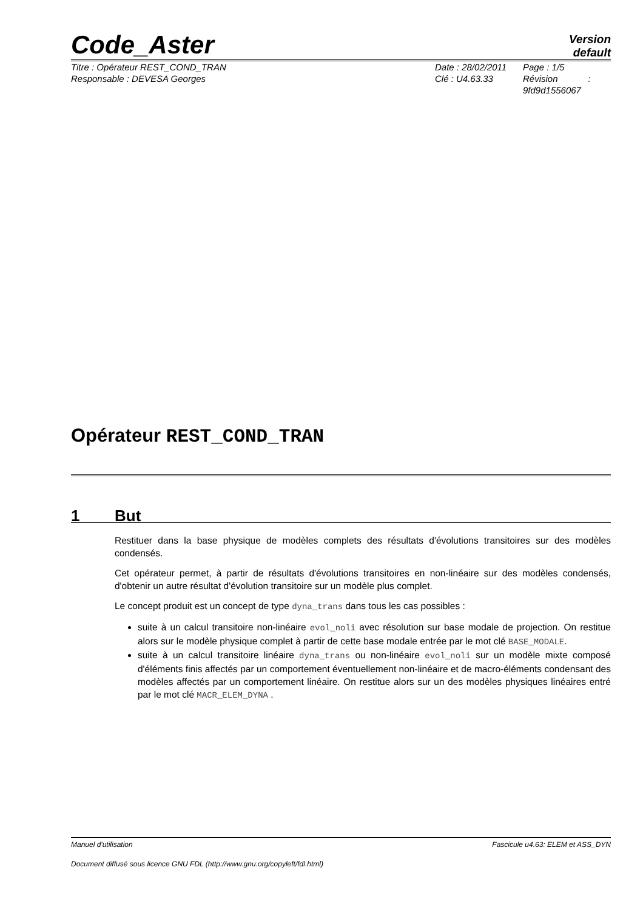Code_Aster
Version
default
Titre : Opérateur REST_COND_TRAN
Responsable : DEVESA Georges
Date : 28/02/2011
Clé : U4.63.33
Page : 1/5
Révision :
9fd9d1556067
Opérateur REST_COND_TRAN
1 But
Restituer dans la base physique de modèles complets des résultats d'évolutions transitoires sur des modèles condensés.
Cet opérateur permet, à partir de résultats d'évolutions transitoires en non-linéaire sur des modèles condensés, d'obtenir un autre résultat d'évolution transitoire sur un modèle plus complet.
Le concept produit est un concept de type dyna_trans dans tous les cas possibles :
suite à un calcul transitoire non-linéaire evol_noli avec résolution sur base modale de projection. On restitue alors sur le modèle physique complet à partir de cette base modale entrée par le mot clé BASE_MODALE.
suite à un calcul transitoire linéaire dyna_trans ou non-linéaire evol_noli sur un modèle mixte composé d'éléments finis affectés par un comportement éventuellement non-linéaire et de macro-éléments condensant des modèles affectés par un comportement linéaire. On restitue alors sur un des modèles physiques linéaires entré par le mot clé MACR_ELEM_DYNA .
Manuel d'utilisation Fascicule u4.63: ELEM et ASS_DYN
Document diffusé sous licence GNU FDL (http://www.gnu.org/copyleft/fdl.html)